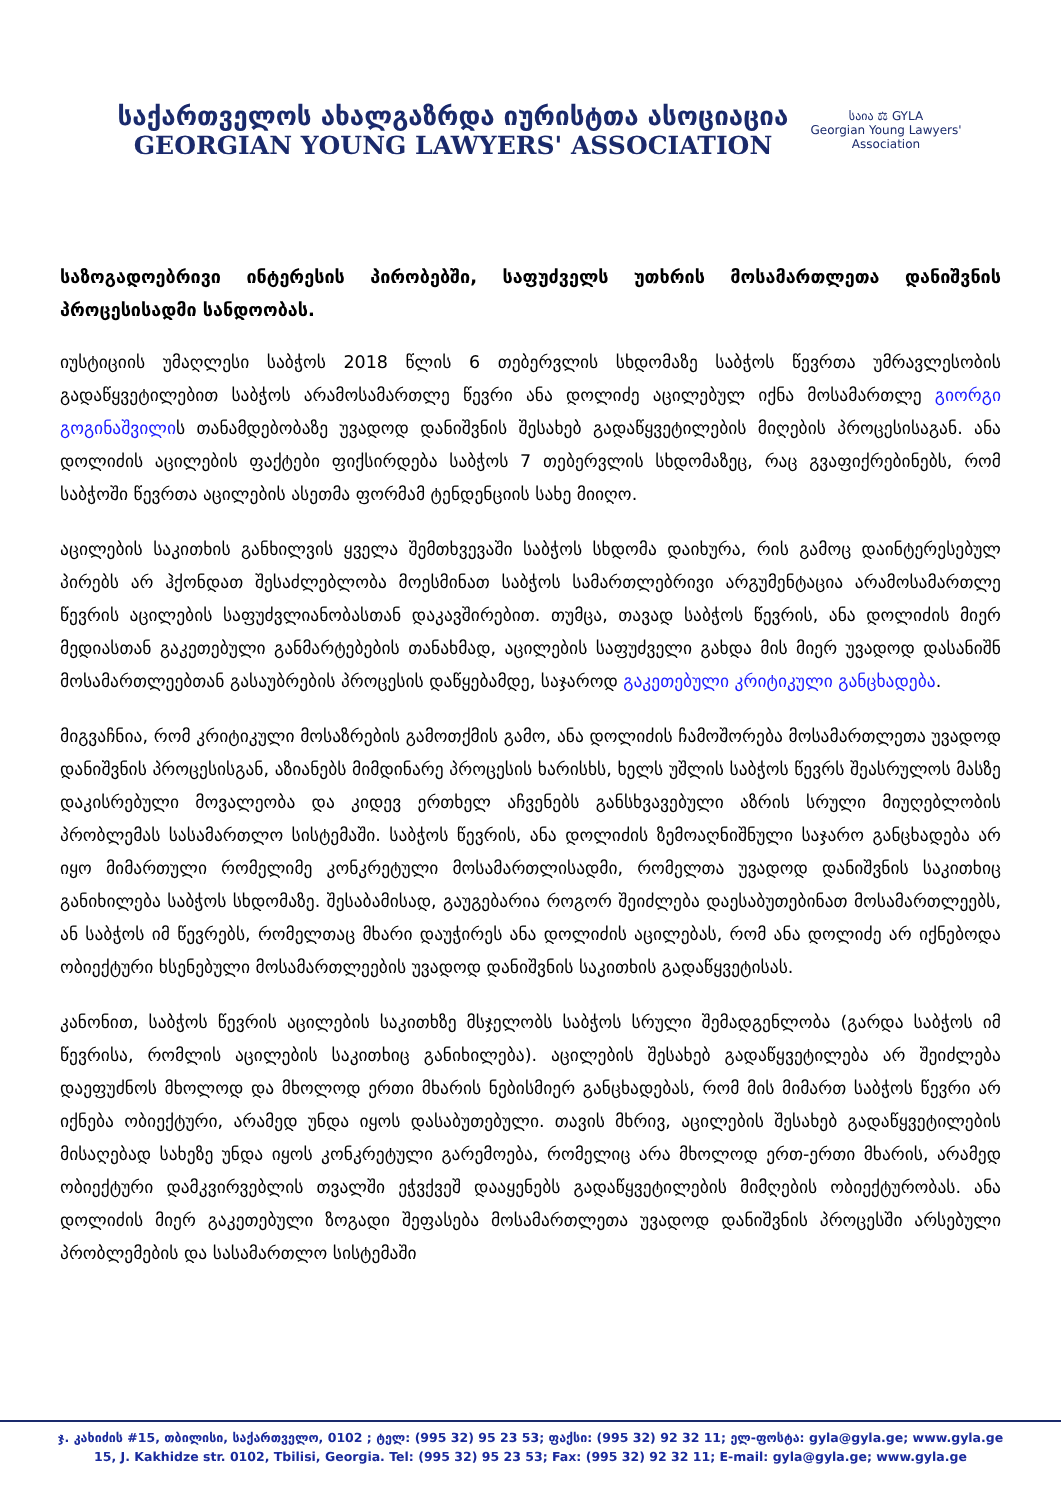საქართველოს ახალგაზრდა იურისტთა ასოციაცია
GEORGIAN YOUNG LAWYERS' ASSOCIATION
საია ⚖ GYLA
Georgian Young Lawyers' Association
საზოგადოებრივი ინტერესის პირობებში, საფუძველს უთხრის მოსამართლეთა დანიშვნის პროცესისადმი სანდოობას.
იუსტიციის უმაღლესი საბჭოს 2018 წლის 6 თებერვლის სხდომაზე საბჭოს წევრთა უმრავლესობის გადაწყვეტილებით საბჭოს არამოსამართლე წევრი ანა დოლიძე აცილებულ იქნა მოსამართლე გიორგი გოგინაშვილის თანამდებობაზე უვადოდ დანიშვნის შესახებ გადაწყვეტილების მიღების პროცესისაგან. ანა დოლიძის აცილების ფაქტები ფიქსირდება საბჭოს 7 თებერვლის სხდომაზეც, რაც გვაფიქრებინებს, რომ საბჭოში წევრთა აცილების ასეთმა ფორმამ ტენდენციის სახე მიიღო.
აცილების საკითხის განხილვის ყველა შემთხვევაში საბჭოს სხდომა დაიხურა, რის გამოც დაინტერესებულ პირებს არ ჰქონდათ შესაძლებლობა მოესმინათ საბჭოს სამართლებრივი არგუმენტაცია არამოსამართლე წევრის აცილების საფუძვლიანობასთან დაკავშირებით. თუმცა, თავად საბჭოს წევრის, ანა დოლიძის მიერ მედიასთან გაკეთებული განმარტებების თანახმად, აცილების საფუძველი გახდა მის მიერ უვადოდ დასანიშნ მოსამართლეებთან გასაუბრების პროცესის დაწყებამდე, საჯაროდ გაკეთებული კრიტიკული განცხადება.
მიგვაჩნია, რომ კრიტიკული მოსაზრების გამოთქმის გამო, ანა დოლიძის ჩამოშორება მოსამართლეთა უვადოდ დანიშვნის პროცესისგან, აზიანებს მიმდინარე პროცესის ხარისხს, ხელს უშლის საბჭოს წევრს შეასრულოს მასზე დაკისრებული მოვალეობა და კიდევ ერთხელ აჩვენებს განსხვავებული აზრის სრული მიუღებლობის პრობლემას სასამართლო სისტემაში. საბჭოს წევრის, ანა დოლიძის ზემოაღნიშნული საჯარო განცხადება არ იყო მიმართული რომელიმე კონკრეტული მოსამართლისადმი, რომელთა უვადოდ დანიშვნის საკითხიც განიხილება საბჭოს სხდომაზე. შესაბამისად, გაუგებარია როგორ შეიძლება დაესაბუთებინათ მოსამართლეებს, ან საბჭოს იმ წევრებს, რომელთაც მხარი დაუჭირეს ანა დოლიძის აცილებას, რომ ანა დოლიძე არ იქნებოდა ობიექტური ხსენებული მოსამართლეების უვადოდ დანიშვნის საკითხის გადაწყვეტისას.
კანონით, საბჭოს წევრის აცილების საკითხზე მსჯელობს საბჭოს სრული შემადგენლობა (გარდა საბჭოს იმ წევრისა, რომლის აცილების საკითხიც განიხილება). აცილების შესახებ გადაწყვეტილება არ შეიძლება დაეფუძნოს მხოლოდ და მხოლოდ ერთი მხარის ნებისმიერ განცხადებას, რომ მის მიმართ საბჭოს წევრი არ იქნება ობიექტური, არამედ უნდა იყოს დასაბუთებული. თავის მხრივ, აცილების შესახებ გადაწყვეტილების მისაღებად სახეზე უნდა იყოს კონკრეტული გარემოება, რომელიც არა მხოლოდ ერთ-ერთი მხარის, არამედ ობიექტური დამკვირვებლის თვალში ეჭვქვეშ დააყენებს გადაწყვეტილების მიმღების ობიექტურობას. ანა დოლიძის მიერ გაკეთებული ზოგადი შეფასება მოსამართლეთა უვადოდ დანიშვნის პროცესში არსებული პრობლემების და სასამართლო სისტემაში
ჯ. კახიძის #15, თბილისი, საქართველო, 0102 ; ტელ: (995 32) 95 23 53; ფაქსი: (995 32) 92 32 11; ელ-ფოსტა: gyla@gyla.ge; www.gyla.ge
15, J. Kakhidze str. 0102, Tbilisi, Georgia. Tel: (995 32) 95 23 53; Fax: (995 32) 92 32 11; E-mail: gyla@gyla.ge; www.gyla.ge